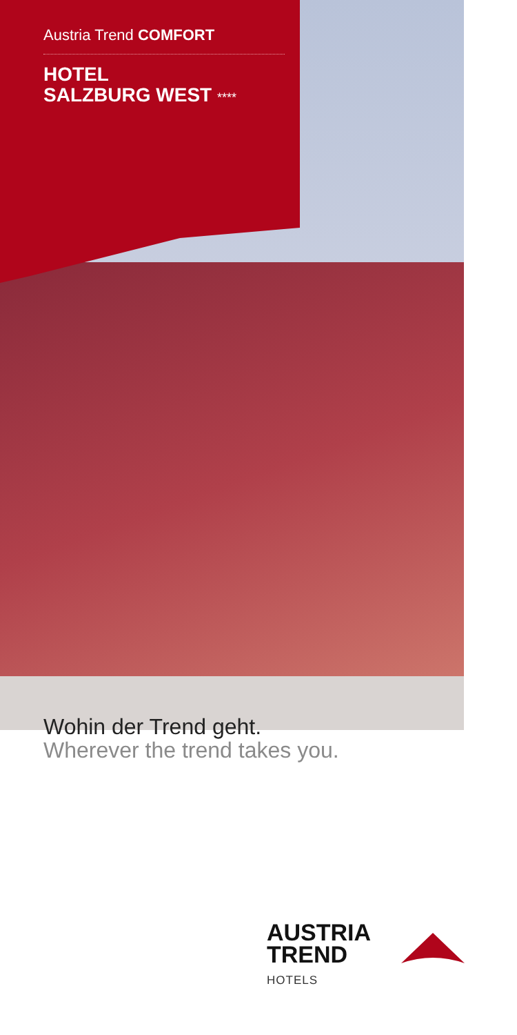Austria Trend COMFORT
HOTEL
SALZBURG WEST ****
Wohin der Trend geht.
Wherever the trend takes you.
AUSTRIA
TREND
HOTELS